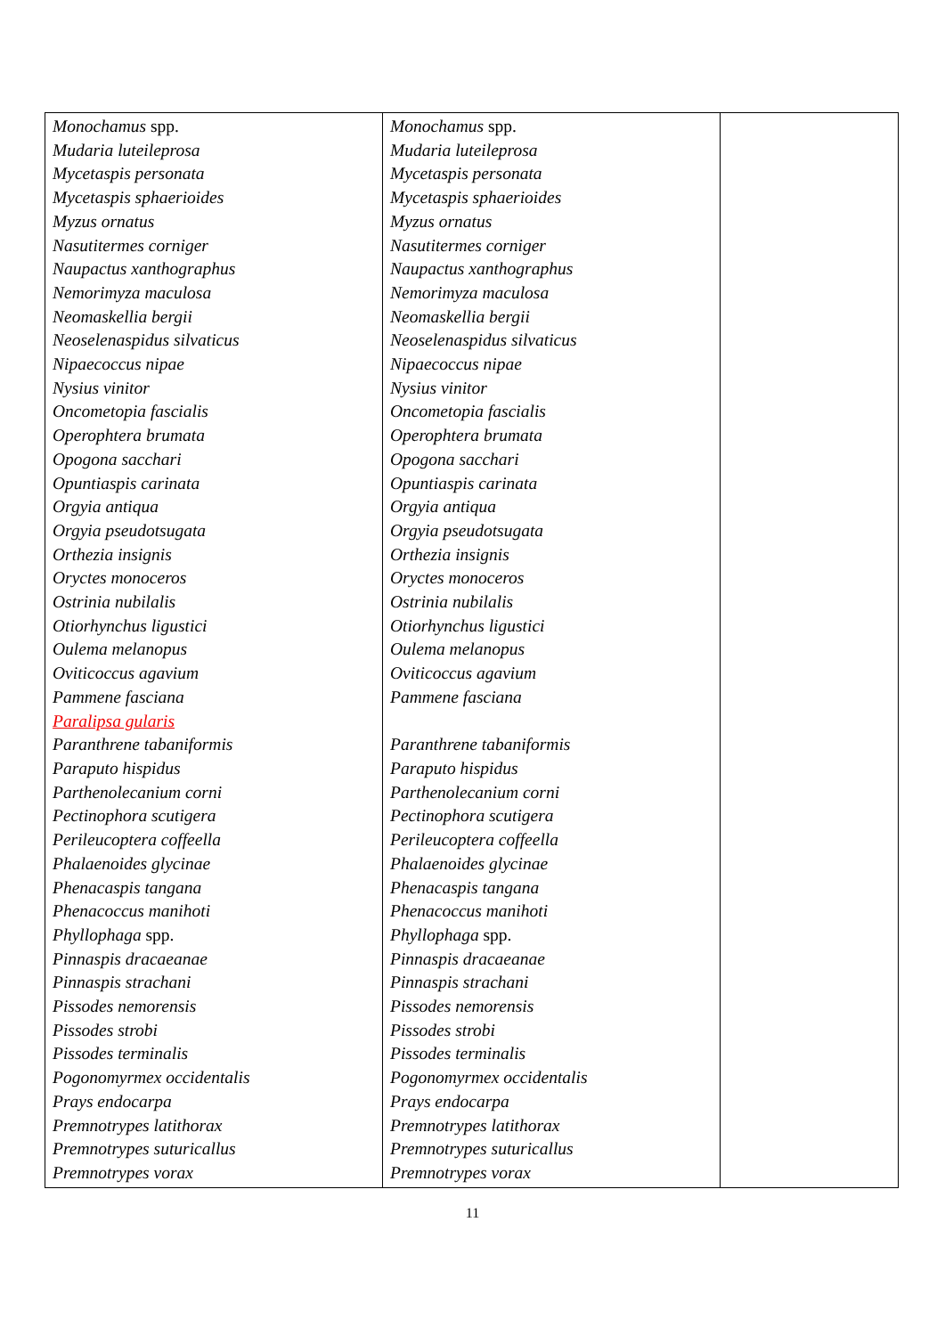| Monochamus spp. Mudaria luteileprosa Mycetaspis personata Mycetaspis sphaerioides Myzus ornatus Nasutitermes corniger Naupactus xanthographus Nemorimyza maculosa Neomaskellia bergii Neoselenaspidus silvaticus Nipaecoccus nipae Nysius vinitor Oncometopia fascialis Operophtera brumata Opogona sacchari Opuntiaspis carinata Orgyia antiqua Orgyia pseudotsugata Orthezia insignis Oryctes monoceros Ostrinia nubilalis Otiorhynchus ligustici Oulema melanopus Oviticoccus agavium Pammene fasciana Paralipsa gularis Paranthrene tabaniformis Paraputo hispidus Parthenolecanium corni Pectinophora scutigera Perileucoptera coffeella Phalaenoides glycinae Phenacaspis tangana Phenacoccus manihoti Phyllophaga spp. Pinnaspis dracaeanae Pinnaspis strachani Pissodes nemorensis Pissodes strobi Pissodes terminalis Pogonomyrmex occidentalis Prays endocarpa Premnotrypes latithorax Premnotrypes suturicallus Premnotrypes vorax | Monochamus spp. Mudaria luteileprosa Mycetaspis personata Mycetaspis sphaerioides Myzus ornatus Nasutitermes corniger Naupactus xanthographus Nemorimyza maculosa Neomaskellia bergii Neoselenaspidus silvaticus Nipaecoccus nipae Nysius vinitor Oncometopia fascialis Operophtera brumata Opogona sacchari Opuntiaspis carinata Orgyia antiqua Orgyia pseudotsugata Orthezia insignis Oryctes monoceros Ostrinia nubilalis Otiorhynchus ligustici Oulema melanopus Oviticoccus agavium Pammene fasciana Paranthrene tabaniformis Paraputo hispidus Parthenolecanium corni Pectinophora scutigera Perileucoptera coffeella Phalaenoides glycinae Phenacaspis tangana Phenacoccus manihoti Phyllophaga spp. Pinnaspis dracaeanae Pinnaspis strachani Pissodes nemorensis Pissodes strobi Pissodes terminalis Pogonomyrmex occidentalis Prays endocarpa Premnotrypes latithorax Premnotrypes suturicallus Premnotrypes vorax | |
11